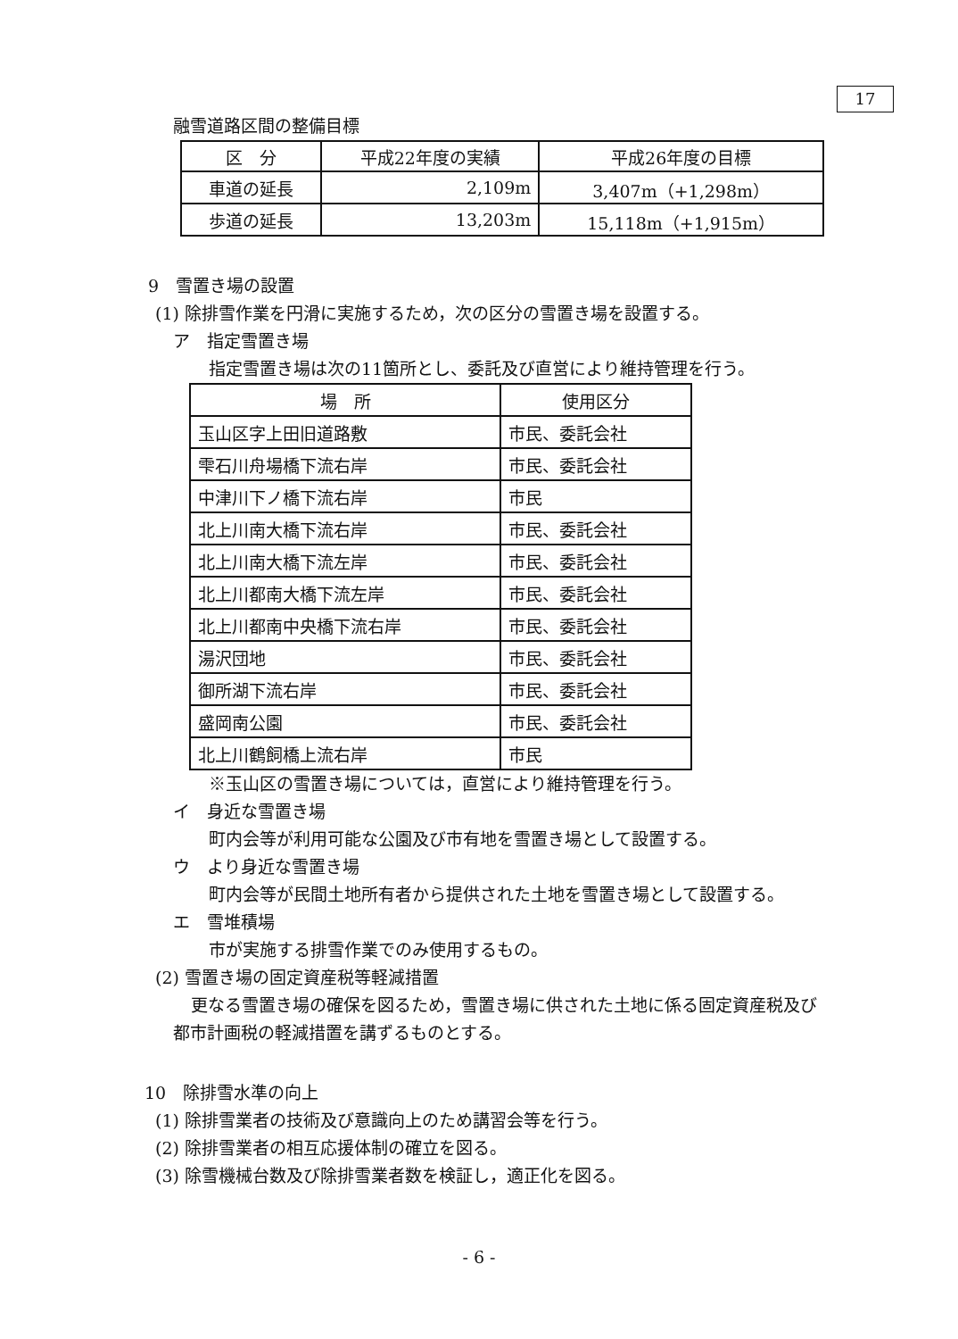17
融雪道路区間の整備目標
| 区 分 | 平成22年度の実績 | 平成26年度の目標 |
| --- | --- | --- |
| 車道の延長 | 2,109m | 3,407m（+1,298m） |
| 歩道の延長 | 13,203m | 15,118m（+1,915m） |
9　雪置き場の設置
(1) 除排雪作業を円滑に実施するため，次の区分の雪置き場を設置する。
ア　指定雪置き場
指定雪置き場は次の11箇所とし、委託及び直営により維持管理を行う。
| 場 所 | 使用区分 |
| --- | --- |
| 玉山区字上田旧道路敷 | 市民、委託会社 |
| 雫石川舟場橋下流右岸 | 市民、委託会社 |
| 中津川下ノ橋下流右岸 | 市民 |
| 北上川南大橋下流右岸 | 市民、委託会社 |
| 北上川南大橋下流左岸 | 市民、委託会社 |
| 北上川都南大橋下流左岸 | 市民、委託会社 |
| 北上川都南中央橋下流右岸 | 市民、委託会社 |
| 湯沢団地 | 市民、委託会社 |
| 御所湖下流右岸 | 市民、委託会社 |
| 盛岡南公園 | 市民、委託会社 |
| 北上川鶴飼橋上流右岸 | 市民 |
※玉山区の雪置き場については，直営により維持管理を行う。
イ　身近な雪置き場
町内会等が利用可能な公園及び市有地を雪置き場として設置する。
ウ　より身近な雪置き場
町内会等が民間土地所有者から提供された土地を雪置き場として設置する。
エ　雪堆積場
市が実施する排雪作業でのみ使用するもの。
(2) 雪置き場の固定資産税等軽減措置
更なる雪置き場の確保を図るため，雪置き場に供された土地に係る固定資産税及び都市計画税の軽減措置を講ずるものとする。
10　除排雪水準の向上
(1) 除排雪業者の技術及び意識向上のため講習会等を行う。
(2) 除排雪業者の相互応援体制の確立を図る。
(3) 除雪機械台数及び除排雪業者数を検証し，適正化を図る。
- 6 -